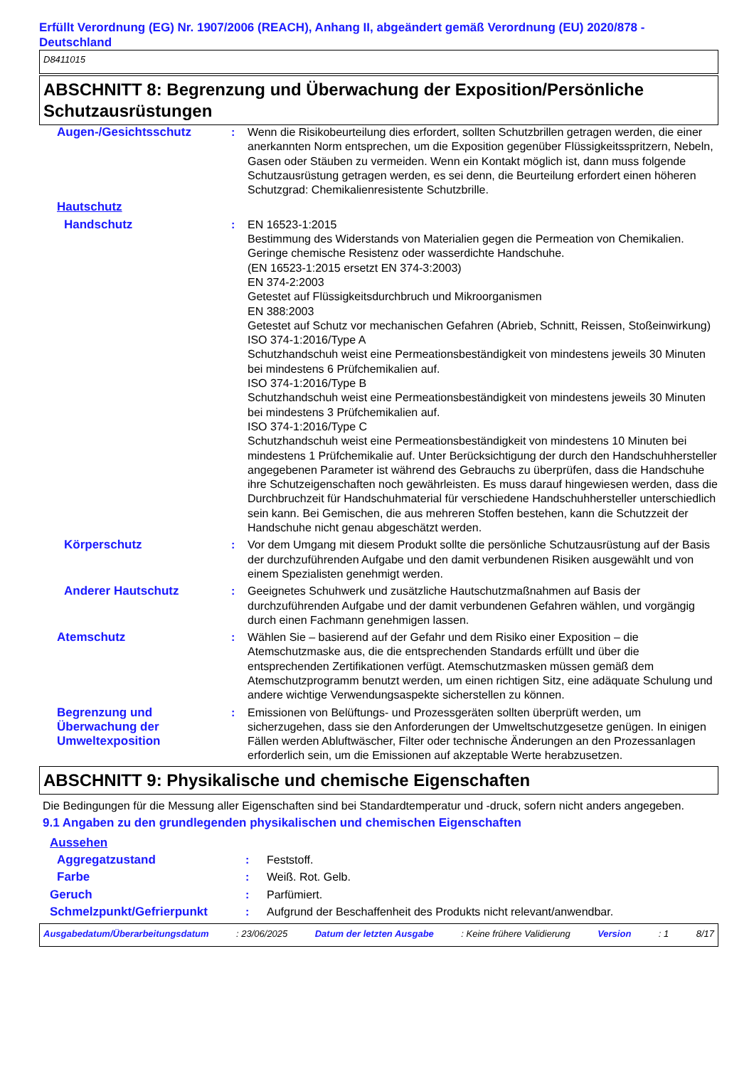Erfüllt Verordnung (EG) Nr. 1907/2006 (REACH), Anhang II, abgeändert gemäß Verordnung (EU) 2020/878 - Deutschland
D8411015
ABSCHNITT 8: Begrenzung und Überwachung der Exposition/Persönliche Schutzausrüstungen
Augen-/Gesichtsschutz : Wenn die Risikobeurteilung dies erfordert, sollten Schutzbrillen getragen werden, die einer anerkannten Norm entsprechen, um die Exposition gegenüber Flüssigkeitsspritzern, Nebeln, Gasen oder Stäuben zu vermeiden. Wenn ein Kontakt möglich ist, dann muss folgende Schutzausrüstung getragen werden, es sei denn, die Beurteilung erfordert einen höheren Schutzgrad: Chemikalienresistente Schutzbrille.
Hautschutz
Handschutz : EN 16523-1:2015
Bestimmung des Widerstands von Materialien gegen die Permeation von Chemikalien.
Geringe chemische Resistenz oder wasserdichte Handschuhe.
(EN 16523-1:2015 ersetzt EN 374-3:2003)
EN 374-2:2003
Getestet auf Flüssigkeitsdurchbruch und Mikroorganismen
EN 388:2003
Getestet auf Schutz vor mechanischen Gefahren (Abrieb, Schnitt, Reissen, Stoßeinwirkung)
ISO 374-1:2016/Type A
Schutzhandschuh weist eine Permeationsbeständigkeit von mindestens jeweils 30 Minuten bei mindestens 6 Prüfchemikalien auf.
ISO 374-1:2016/Type B
Schutzhandschuh weist eine Permeationsbeständigkeit von mindestens jeweils 30 Minuten bei mindestens 3 Prüfchemikalien auf.
ISO 374-1:2016/Type C
Schutzhandschuh weist eine Permeationsbeständigkeit von mindestens 10 Minuten bei mindestens 1 Prüfchemikalie auf. Unter Berücksichtigung der durch den Handschuhhersteller angegebenen Parameter ist während des Gebrauchs zu überprüfen, dass die Handschuhe ihre Schutzeigenschaften noch gewährleisten. Es muss darauf hingewiesen werden, dass die Durchbruchzeit für Handschuhmaterial für verschiedene Handschuhhersteller unterschiedlich sein kann. Bei Gemischen, die aus mehreren Stoffen bestehen, kann die Schutzzeit der Handschuhe nicht genau abgeschätzt werden.
Körperschutz : Vor dem Umgang mit diesem Produkt sollte die persönliche Schutzausrüstung auf der Basis der durchzuführenden Aufgabe und den damit verbundenen Risiken ausgewählt und von einem Spezialisten genehmigt werden.
Anderer Hautschutz : Geeignetes Schuhwerk und zusätzliche Hautschutzmaßnahmen auf Basis der durchzuführenden Aufgabe und der damit verbundenen Gefahren wählen, und vorgängig durch einen Fachmann genehmigen lassen.
Atemschutz : Wählen Sie – basierend auf der Gefahr und dem Risiko einer Exposition – die Atemschutzmaske aus, die die entsprechenden Standards erfüllt und über die entsprechenden Zertifikationen verfügt. Atemschutzmasken müssen gemäß dem Atemschutzprogramm benutzt werden, um einen richtigen Sitz, eine adäquate Schulung und andere wichtige Verwendungsaspekte sicherstellen zu können.
Begrenzung und Überwachung der Umweltexposition
: Emissionen von Belüftungs- und Prozessgeräten sollten überprüft werden, um sicherzugehen, dass sie den Anforderungen der Umweltschutzgesetze genügen. In einigen Fällen werden Abluftwäscher, Filter oder technische Änderungen an den Prozessanlagen erforderlich sein, um die Emissionen auf akzeptable Werte herabzusetzen.
ABSCHNITT 9: Physikalische und chemische Eigenschaften
Die Bedingungen für die Messung aller Eigenschaften sind bei Standardtemperatur und -druck, sofern nicht anders angegeben.
9.1 Angaben zu den grundlegenden physikalischen und chemischen Eigenschaften
Aussehen
Aggregatzustand : Feststoff.
Farbe : Weiß. Rot. Gelb.
Geruch : Parfümiert.
Schmelzpunkt/Gefrierpunkt : Aufgrund der Beschaffenheit des Produkts nicht relevant/anwendbar.
Ausgabedatum/Überarbeitungsdatum: 23/06/2025 Datum der letzten Ausgabe: Keine frühere Validierung Version: 1 8/17